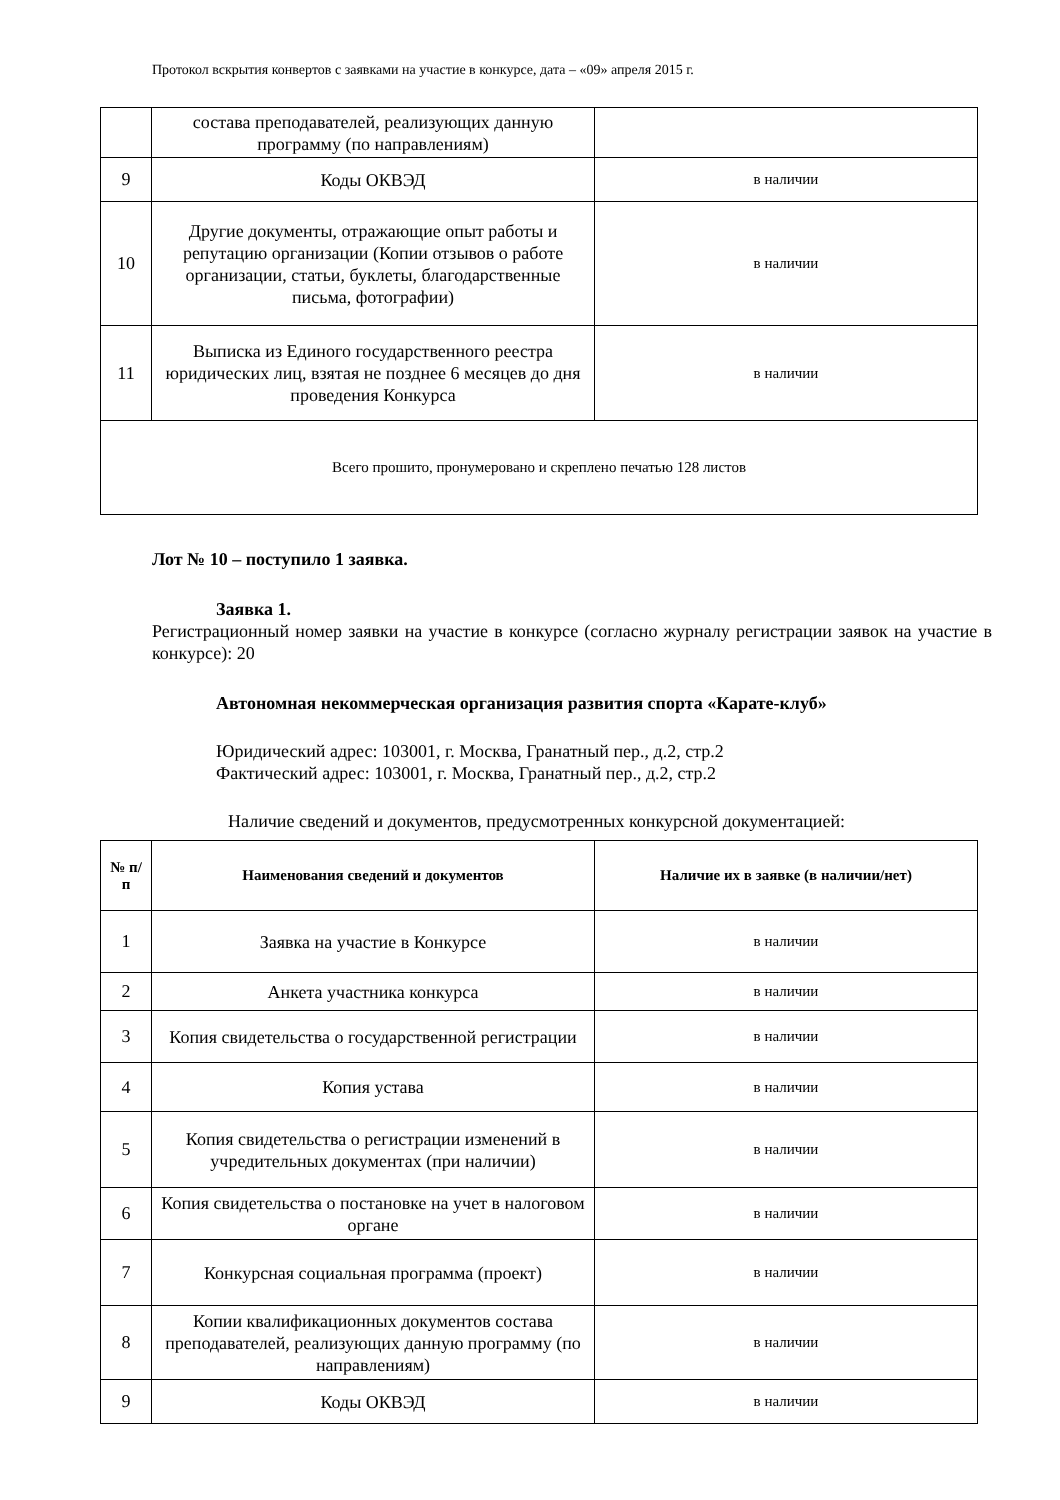Протокол вскрытия конвертов с заявками на участие в конкурсе, дата – «09» апреля 2015 г.
| | состава преподавателей, реализующих данную программу (по направлениям) | |
| 9 | Коды ОКВЭД | в наличии |
| 10 | Другие документы, отражающие опыт работы и репутацию организации (Копии отзывов о работе организации, статьи, буклеты, благодарственные письма, фотографии) | в наличии |
| 11 | Выписка из Единого государственного реестра юридических лиц, взятая не позднее 6 месяцев до дня проведения Конкурса | в наличии |
| Всего прошито, пронумеровано и скреплено печатью 128 листов | | |
Лот № 10 – поступило 1 заявка.
Заявка 1.
Регистрационный номер заявки на участие в конкурсе (согласно журналу регистрации заявок на участие в конкурсе): 20
Автономная некоммерческая организация развития спорта «Карате-клуб»
Юридический адрес: 103001, г. Москва, Гранатный пер., д.2, стр.2
Фактический адрес: 103001, г. Москва, Гранатный пер., д.2, стр.2
Наличие сведений и документов, предусмотренных конкурсной документацией:
| № п/п | Наименования сведений и документов | Наличие их в заявке (в наличии/нет) |
| --- | --- | --- |
| 1 | Заявка на участие в Конкурсе | в наличии |
| 2 | Анкета участника конкурса | в наличии |
| 3 | Копия свидетельства о государственной регистрации | в наличии |
| 4 | Копия устава | в наличии |
| 5 | Копия свидетельства о регистрации изменений в учредительных документах (при наличии) | в наличии |
| 6 | Копия свидетельства о постановке на учет в налоговом органе | в наличии |
| 7 | Конкурсная социальная программа (проект) | в наличии |
| 8 | Копии квалификационных документов состава преподавателей, реализующих данную программу (по направлениям) | в наличии |
| 9 | Коды ОКВЭД | в наличии |